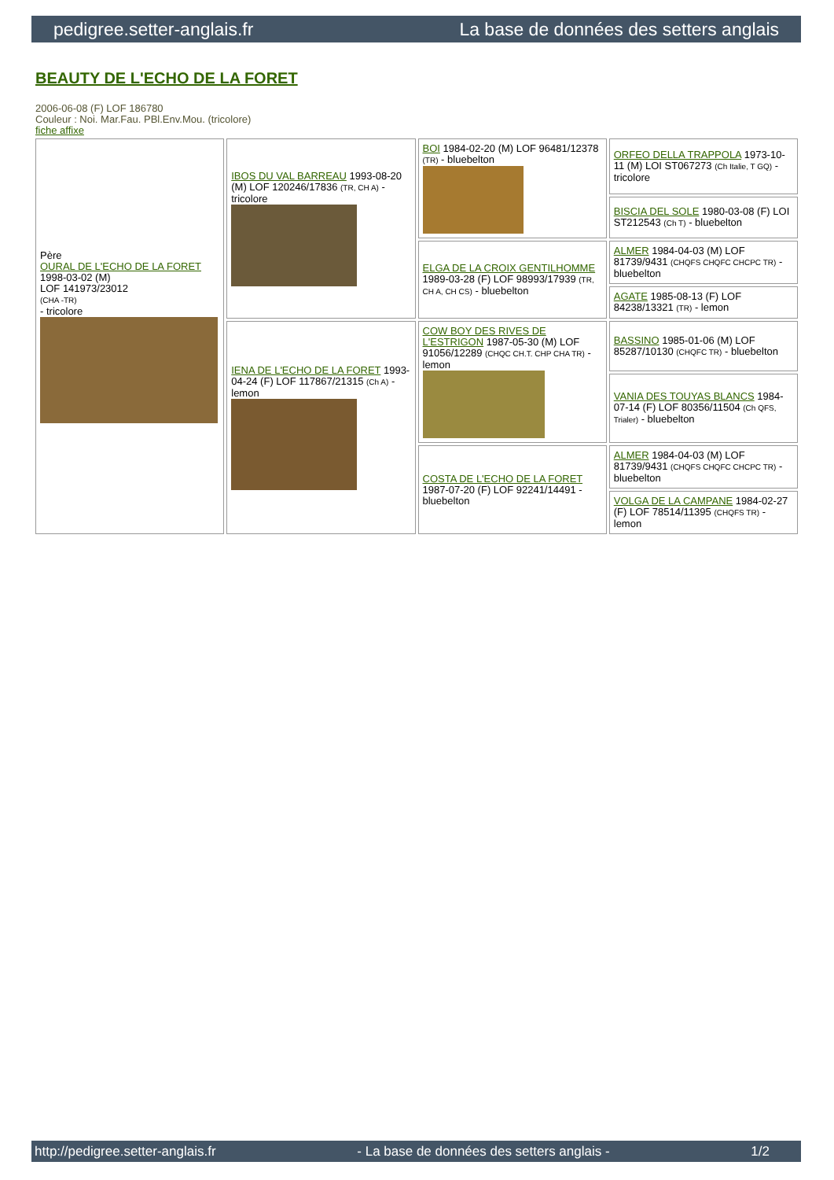pedigree.setter-anglais.fr La base de données des setters anglais
BEAUTY DE L'ECHO DE LA FORET
2006-06-08 (F) LOF 186780
Couleur : Noi. Mar.Fau. PBl.Env.Mou. (tricolore)
fiche affixe
| Père OURAL DE L'ECHO DE LA FORET 1998-03-02 (M) LOF 141973/23012 (CHA -TR) - tricolore | IBOS DU VAL BARREAU 1993-08-20 (M) LOF 120246/17836 (TR, CH A) - tricolore | BOI 1984-02-20 (M) LOF 96481/12378 (TR) - bluebelton | ORFEO DELLA TRAPPOLA 1973-10-11 (M) LOI ST067273 (Ch Italie, T GQ) - tricolore |
| | | | BISCIA DEL SOLE 1980-03-08 (F) LOI ST212543 (Ch T) - bluebelton |
| | | ELGA DE LA CROIX GENTILHOMME 1989-03-28 (F) LOF 98993/17939 (TR, CH A, CH CS) - bluebelton | ALMER 1984-04-03 (M) LOF 81739/9431 (CHQFS CHQFC CHCPC TR) - bluebelton |
| | | | AGATE 1985-08-13 (F) LOF 84238/13321 (TR) - lemon |
| | IENA DE L'ECHO DE LA FORET 1993-04-24 (F) LOF 117867/21315 (Ch A) - lemon | COW BOY DES RIVES DE L'ESTRIGON 1987-05-30 (M) LOF 91056/12289 (CHQC CH.T. CHP CHA TR) - lemon | BASSINO 1985-01-06 (M) LOF 85287/10130 (CHQFC TR) - bluebelton |
| | | | VANIA DES TOUYAS BLANCS 1984-07-14 (F) LOF 80356/11504 (Ch QFS, Trialer) - bluebelton |
| | | COSTA DE L'ECHO DE LA FORET 1987-07-20 (F) LOF 92241/14491 - bluebelton | ALMER 1984-04-03 (M) LOF 81739/9431 (CHQFS CHQFC CHCPC TR) - bluebelton |
| | | | VOLGA DE LA CAMPANE 1984-02-27 (F) LOF 78514/11395 (CHQFS TR) - lemon |
http://pedigree.setter-anglais.fr - La base de données des setters anglais - 1/2